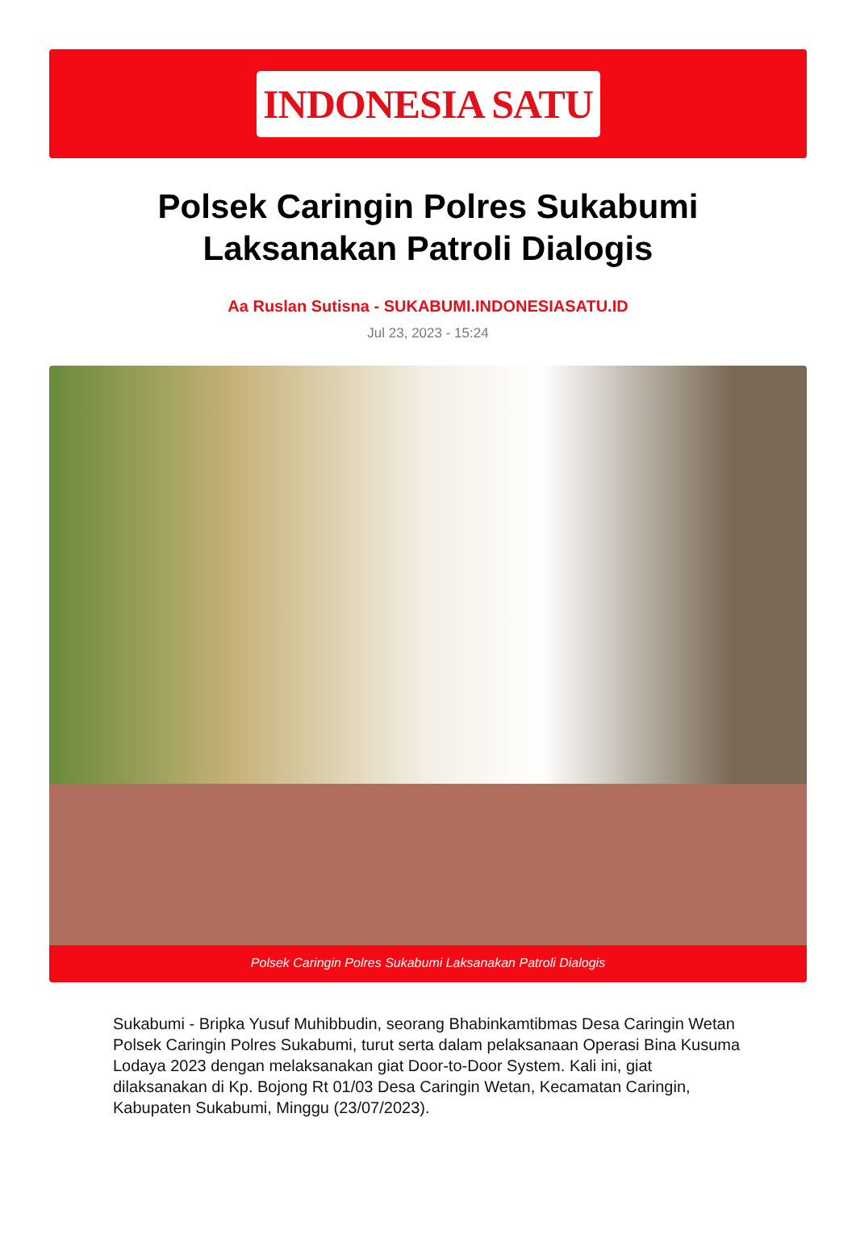INDONESIA SATU
Polsek Caringin Polres Sukabumi Laksanakan Patroli Dialogis
Aa Ruslan Sutisna - SUKABUMI.INDONESIASATU.ID
Jul 23, 2023 - 15:24
Polsek Caringin Polres Sukabumi Laksanakan Patroli Dialogis
Sukabumi - Bripka Yusuf Muhibbudin, seorang Bhabinkamtibmas Desa Caringin Wetan Polsek Caringin Polres Sukabumi, turut serta dalam pelaksanaan Operasi Bina Kusuma Lodaya 2023 dengan melaksanakan giat Door-to-Door System. Kali ini, giat dilaksanakan di Kp. Bojong Rt 01/03 Desa Caringin Wetan, Kecamatan Caringin, Kabupaten Sukabumi, Minggu (23/07/2023).